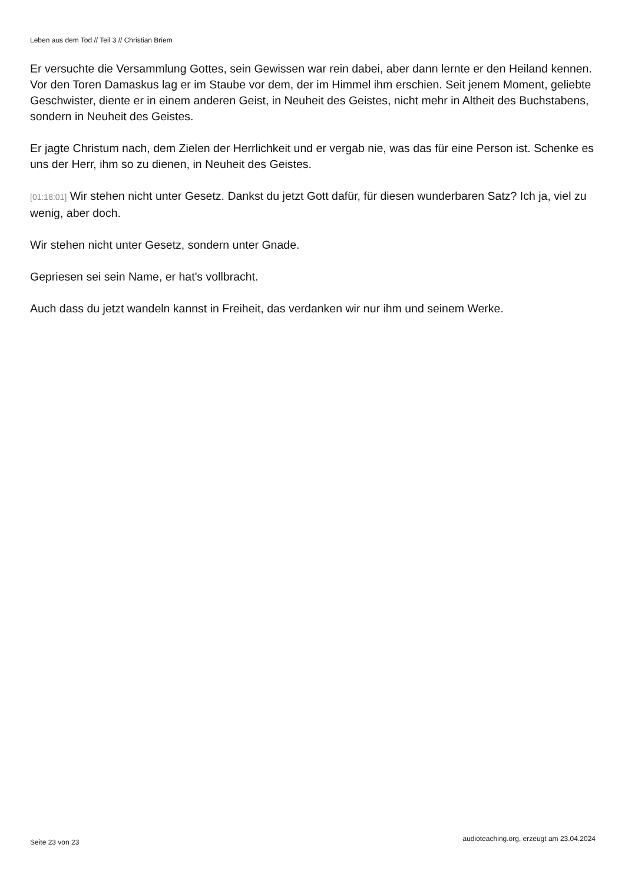Leben aus dem Tod // Teil 3 // Christian Briem
Er versuchte die Versammlung Gottes, sein Gewissen war rein dabei, aber dann lernte er den Heiland kennen. Vor den Toren Damaskus lag er im Staube vor dem, der im Himmel ihm erschien. Seit jenem Moment, geliebte Geschwister, diente er in einem anderen Geist, in Neuheit des Geistes, nicht mehr in Altheit des Buchstabens, sondern in Neuheit des Geistes.
Er jagte Christum nach, dem Zielen der Herrlichkeit und er vergab nie, was das für eine Person ist. Schenke es uns der Herr, ihm so zu dienen, in Neuheit des Geistes.
[01:18:01] Wir stehen nicht unter Gesetz. Dankst du jetzt Gott dafür, für diesen wunderbaren Satz? Ich ja, viel zu wenig, aber doch.
Wir stehen nicht unter Gesetz, sondern unter Gnade.
Gepriesen sei sein Name, er hat's vollbracht.
Auch dass du jetzt wandeln kannst in Freiheit, das verdanken wir nur ihm und seinem Werke.
Seite 23 von 23 audioteaching.org, erzeugt am 23.04.2024